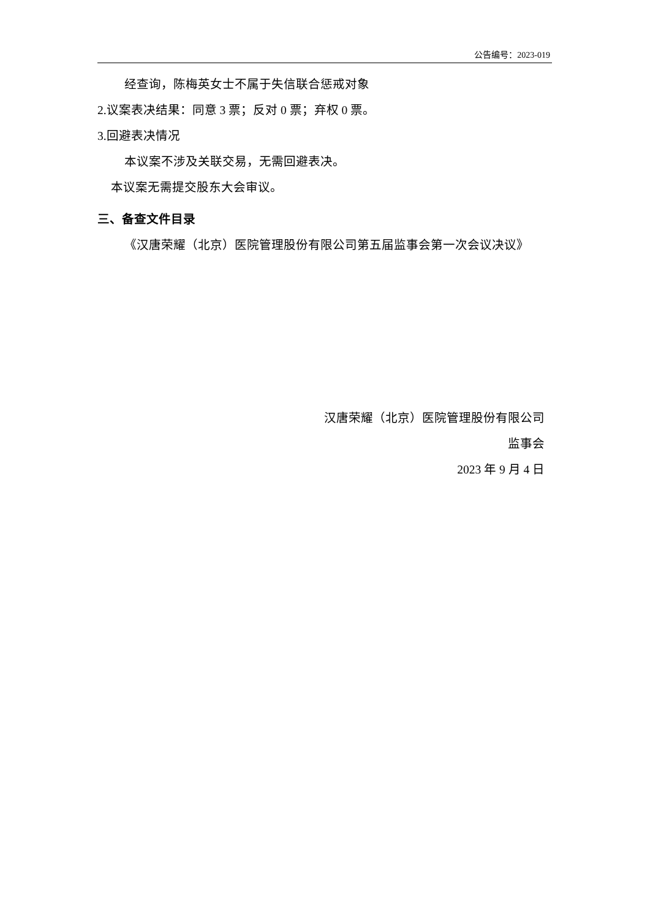公告编号：2023-019
经查询，陈梅英女士不属于失信联合惩戒对象
2.议案表决结果：同意 3 票；反对 0 票；弃权 0 票。
3.回避表决情况
本议案不涉及关联交易，无需回避表决。
本议案无需提交股东大会审议。
三、备查文件目录
《汉唐荣耀（北京）医院管理股份有限公司第五届监事会第一次会议决议》
汉唐荣耀（北京）医院管理股份有限公司
监事会
2023 年 9 月 4 日